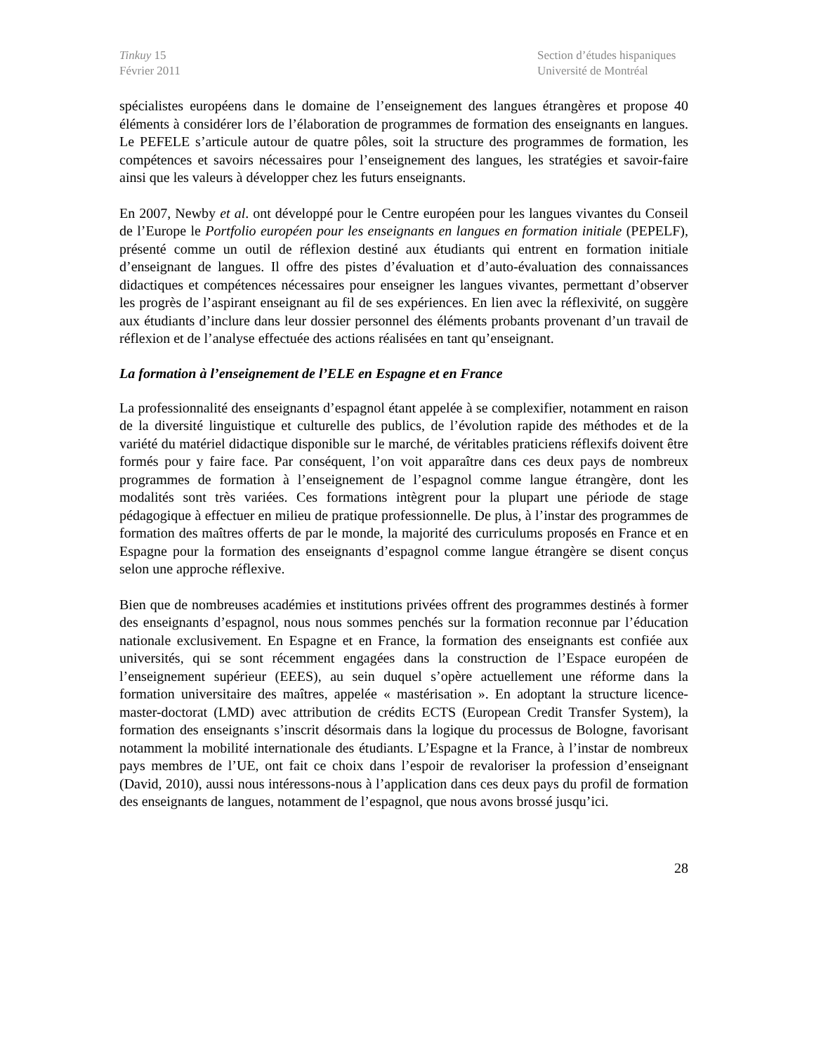Tinkuy 15
Février 2011
Section d’études hispaniques
Université de Montréal
spécialistes européens dans le domaine de l’enseignement des langues étrangères et propose 40 éléments à considérer lors de l’élaboration de programmes de formation des enseignants en langues. Le PEFELE s’articule autour de quatre pôles, soit la structure des programmes de formation, les compétences et savoirs nécessaires pour l’enseignement des langues, les stratégies et savoir-faire ainsi que les valeurs à développer chez les futurs enseignants.
En 2007, Newby et al. ont développé pour le Centre européen pour les langues vivantes du Conseil de l’Europe le Portfolio européen pour les enseignants en langues en formation initiale (PEPELF), présenté comme un outil de réflexion destiné aux étudiants qui entrent en formation initiale d’enseignant de langues. Il offre des pistes d’évaluation et d’auto-évaluation des connaissances didactiques et compétences nécessaires pour enseigner les langues vivantes, permettant d’observer les progrès de l’aspirant enseignant au fil de ses expériences. En lien avec la réflexivité, on suggère aux étudiants d’inclure dans leur dossier personnel des éléments probants provenant d’un travail de réflexion et de l’analyse effectuée des actions réalisées en tant qu’enseignant.
La formation à l’enseignement de l’ELE en Espagne et en France
La professionnalité des enseignants d’espagnol étant appelée à se complexifier, notamment en raison de la diversité linguistique et culturelle des publics, de l’évolution rapide des méthodes et de la variété du matériel didactique disponible sur le marché, de véritables praticiens réflexifs doivent être formés pour y faire face. Par conséquent, l’on voit apparaître dans ces deux pays de nombreux programmes de formation à l’enseignement de l’espagnol comme langue étrangère, dont les modalités sont très variées. Ces formations intègrent pour la plupart une période de stage pédagogique à effectuer en milieu de pratique professionnelle. De plus, à l’instar des programmes de formation des maîtres offerts de par le monde, la majorité des curriculums proposés en France et en Espagne pour la formation des enseignants d’espagnol comme langue étrangère se disent conçus selon une approche réflexive.
Bien que de nombreuses académies et institutions privées offrent des programmes destinés à former des enseignants d’espagnol, nous nous sommes penchés sur la formation reconnue par l’éducation nationale exclusivement. En Espagne et en France, la formation des enseignants est confiée aux universités, qui se sont récemment engagées dans la construction de l’Espace européen de l’enseignement supérieur (EEES), au sein duquel s’opère actuellement une réforme dans la formation universitaire des maîtres, appelée « mastérisation ». En adoptant la structure licence-master-doctorat (LMD) avec attribution de crédits ECTS (European Credit Transfer System), la formation des enseignants s’inscrit désormais dans la logique du processus de Bologne, favorisant notamment la mobilité internationale des étudiants. L’Espagne et la France, à l’instar de nombreux pays membres de l’UE, ont fait ce choix dans l’espoir de revaloriser la profession d’enseignant (David, 2010), aussi nous intéressons-nous à l’application dans ces deux pays du profil de formation des enseignants de langues, notamment de l’espagnol, que nous avons brossé jusqu’ici.
28